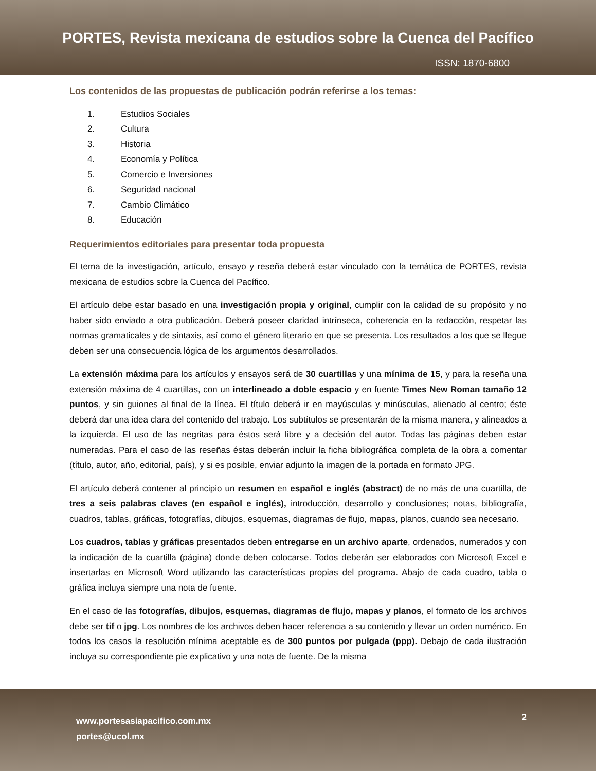PORTES, Revista mexicana de estudios sobre la Cuenca del Pacífico
ISSN: 1870-6800
Los contenidos de las propuestas de publicación podrán referirse a los temas:
1. Estudios Sociales
2. Cultura
3. Historia
4. Economía y Política
5. Comercio e Inversiones
6. Seguridad nacional
7. Cambio Climático
8. Educación
Requerimientos editoriales para presentar toda propuesta
El tema de la investigación, artículo, ensayo y reseña deberá estar vinculado con la temática de PORTES, revista mexicana de estudios sobre la Cuenca del Pacífico.
El artículo debe estar basado en una investigación propia y original, cumplir con la calidad de su propósito y no haber sido enviado a otra publicación. Deberá poseer claridad intrínseca, coherencia en la redacción, respetar las normas gramaticales y de sintaxis, así como el género literario en que se presenta. Los resultados a los que se llegue deben ser una consecuencia lógica de los argumentos desarrollados.
La extensión máxima para los artículos y ensayos será de 30 cuartillas y una mínima de 15, y para la reseña una extensión máxima de 4 cuartillas, con un interlineado a doble espacio y en fuente Times New Roman tamaño 12 puntos, y sin guiones al final de la línea. El título deberá ir en mayúsculas y minúsculas, alienado al centro; éste deberá dar una idea clara del contenido del trabajo. Los subtítulos se presentarán de la misma manera, y alineados a la izquierda. El uso de las negritas para éstos será libre y a decisión del autor. Todas las páginas deben estar numeradas. Para el caso de las reseñas éstas deberán incluir la ficha bibliográfica completa de la obra a comentar (título, autor, año, editorial, país), y si es posible, enviar adjunto la imagen de la portada en formato JPG.
El artículo deberá contener al principio un resumen en español e inglés (abstract) de no más de una cuartilla, de tres a seis palabras claves (en español e inglés), introducción, desarrollo y conclusiones; notas, bibliografía, cuadros, tablas, gráficas, fotografías, dibujos, esquemas, diagramas de flujo, mapas, planos, cuando sea necesario.
Los cuadros, tablas y gráficas presentados deben entregarse en un archivo aparte, ordenados, numerados y con la indicación de la cuartilla (página) donde deben colocarse. Todos deberán ser elaborados con Microsoft Excel e insertarlas en Microsoft Word utilizando las características propias del programa. Abajo de cada cuadro, tabla o gráfica incluya siempre una nota de fuente.
En el caso de las fotografías, dibujos, esquemas, diagramas de flujo, mapas y planos, el formato de los archivos debe ser tif o jpg. Los nombres de los archivos deben hacer referencia a su contenido y llevar un orden numérico. En todos los casos la resolución mínima aceptable es de 300 puntos por pulgada (ppp). Debajo de cada ilustración incluya su correspondiente pie explicativo y una nota de fuente. De la misma
www.portesasiapacifico.com.mx
portes@ucol.mx
2